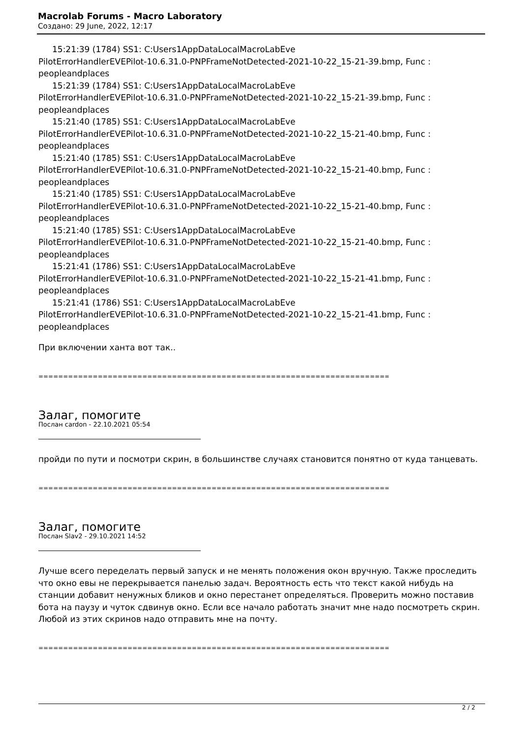Macrolab Forums - Macro Laboratory
Создано: 29 June, 2022, 12:17
15:21:39 (1784) SS1: C:Users1AppDataLocalMacroLabEve
PilotErrorHandlerEVEPilot-10.6.31.0-PNPFrameNotDetected-2021-10-22_15-21-39.bmp, Func : peopleandplaces
15:21:39 (1784) SS1: C:Users1AppDataLocalMacroLabEve
PilotErrorHandlerEVEPilot-10.6.31.0-PNPFrameNotDetected-2021-10-22_15-21-39.bmp, Func : peopleandplaces
15:21:40 (1785) SS1: C:Users1AppDataLocalMacroLabEve
PilotErrorHandlerEVEPilot-10.6.31.0-PNPFrameNotDetected-2021-10-22_15-21-40.bmp, Func : peopleandplaces
15:21:40 (1785) SS1: C:Users1AppDataLocalMacroLabEve
PilotErrorHandlerEVEPilot-10.6.31.0-PNPFrameNotDetected-2021-10-22_15-21-40.bmp, Func : peopleandplaces
15:21:40 (1785) SS1: C:Users1AppDataLocalMacroLabEve
PilotErrorHandlerEVEPilot-10.6.31.0-PNPFrameNotDetected-2021-10-22_15-21-40.bmp, Func : peopleandplaces
15:21:40 (1785) SS1: C:Users1AppDataLocalMacroLabEve
PilotErrorHandlerEVEPilot-10.6.31.0-PNPFrameNotDetected-2021-10-22_15-21-40.bmp, Func : peopleandplaces
15:21:41 (1786) SS1: C:Users1AppDataLocalMacroLabEve
PilotErrorHandlerEVEPilot-10.6.31.0-PNPFrameNotDetected-2021-10-22_15-21-41.bmp, Func : peopleandplaces
15:21:41 (1786) SS1: C:Users1AppDataLocalMacroLabEve
PilotErrorHandlerEVEPilot-10.6.31.0-PNPFrameNotDetected-2021-10-22_15-21-41.bmp, Func : peopleandplaces
При включении ханта вот так..
============================================================================
Залаг, помогите
Послан cardon - 22.10.2021 05:54
пройди по пути и посмотри скрин, в большинстве случаях становится понятно от куда танцевать.
============================================================================
Залаг, помогите
Послан Slav2 - 29.10.2021 14:52
Лучше всего переделать первый запуск и не менять положения окон вручную. Также проследить что окно евы не перекрывается панелью задач. Вероятность есть что текст какой нибудь на станции добавит ненужных бликов и окно перестанет определяться. Проверить можно поставив бота на паузу и чуток сдвинув окно. Если все начало работать значит мне надо посмотреть скрин. Любой из этих скринов надо отправить мне на почту.
============================================================================
2 / 2